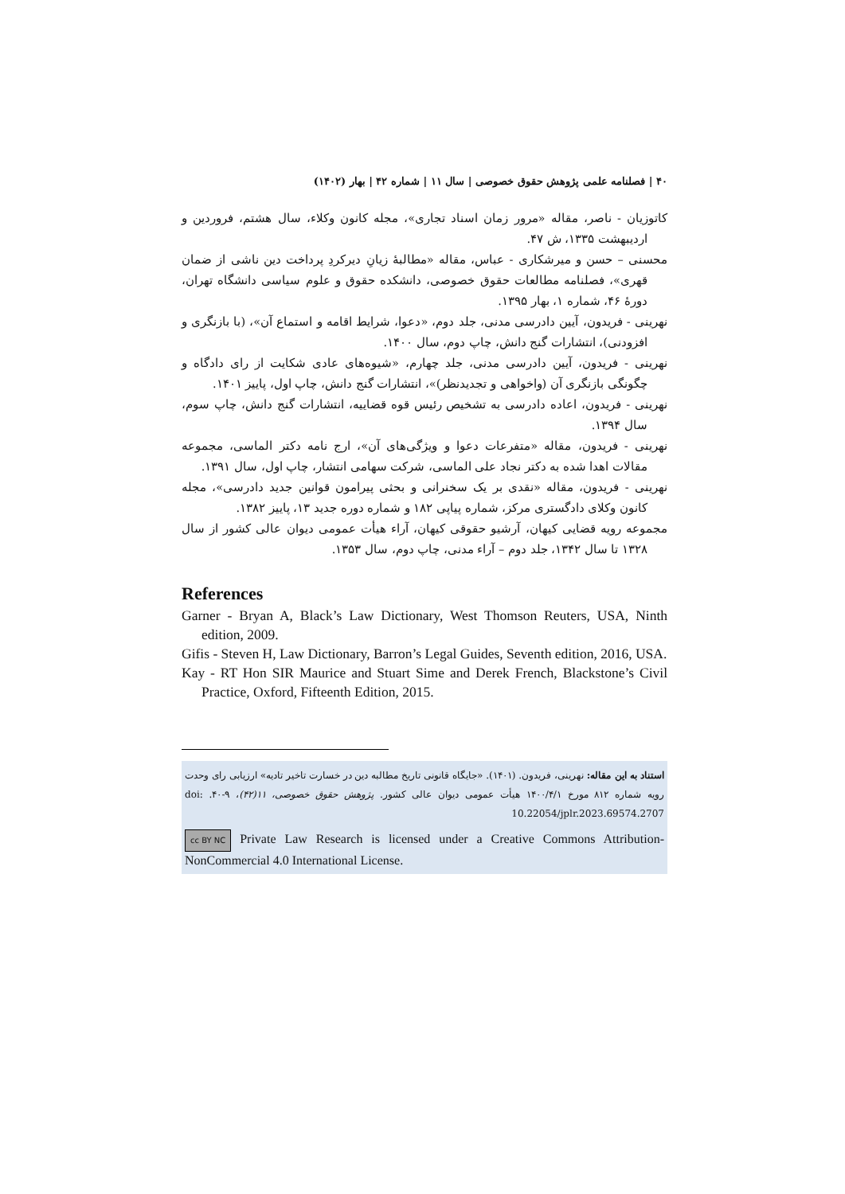۴۰ | فصلنامه علمی پژوهش حقوق خصوصی | سال ۱۱ | شماره ۴۲ | بهار (۱۴۰۲)
کاتوزیان - ناصر، مقاله «مرور زمان اسناد تجاری»، مجله کانون وکلاء، سال هشتم، فروردین و اردیبهشت ۱۳۳۵، ش ۴۷.
محسنی – حسن و میرشکاری - عباس، مقاله «مطالبهٔ زیانِ دیرکردِ پرداخت دین ناشی از ضمان قهری»، فصلنامه مطالعات حقوق خصوصی، دانشکده حقوق و علوم سیاسی دانشگاه تهران، دورهٔ ۴۶، شماره ۱، بهار ۱۳۹۵.
نهرینی - فریدون، آیین دادرسی مدنی، جلد دوم، «دعوا، شرایط اقامه و استماع آن»، (با بازنگری و افزودنی)، انتشارات گنج دانش، چاپ دوم، سال ۱۴۰۰.
نهرینی - فریدون، آیین دادرسی مدنی، جلد چهارم، «شیوه‌های عادی شکایت از رای دادگاه و چگونگی بازنگری آن (واخواهی و تجدیدنظر)»، انتشارات گنج دانش، چاپ اول، پاییز ۱۴۰۱.
نهرینی - فریدون، اعاده دادرسی به تشخیص رئیس قوه قضاییه، انتشارات گنج دانش، چاپ سوم، سال ۱۳۹۴.
نهرینی - فریدون، مقاله «متفرعات دعوا و ویژگی‌های آن»، ارج نامه دکتر الماسی، مجموعه مقالات اهدا شده به دکتر نجاد علی الماسی، شرکت سهامی انتشار، چاپ اول، سال ۱۳۹۱.
نهرینی - فریدون، مقاله «نقدی بر یک سخنرانی و بحثی پیرامون قوانین جدید دادرسی»، مجله کانون وکلای دادگستری مرکز، شماره پیاپی ۱۸۲ و شماره دوره جدید ۱۳، پاییز ۱۳۸۲.
مجموعه رویه قضایی کیهان، آرشیو حقوقی کیهان، آراء هیأت عمومی دیوان عالی کشور از سال ۱۳۲۸ تا سال ۱۳۴۲، جلد دوم – آراء مدنی، چاپ دوم، سال ۱۳۵۳.
References
Garner - Bryan A, Black’s Law Dictionary, West Thomson Reuters, USA, Ninth edition, 2009.
Gifis - Steven H, Law Dictionary, Barron’s Legal Guides, Seventh edition, 2016, USA.
Kay - RT Hon SIR Maurice and Stuart Sime and Derek French, Blackstone’s Civil Practice, Oxford, Fifteenth Edition, 2015.
استناد به این مقاله: نهرینی، فریدون. (۱۴۰۱). «جایگاه قانونی تاریخ مطالبه دین در خسارت تاخیر تادیه» ارزیابی رای وحدت رویه شماره ۸۱۲ مورخ ۱۴۰۰/۴/۱ هیأت عمومی دیوان عالی کشور. پژوهش حقوق خصوصی، ۱۱(۴۲)، ۹-۴۰. doi: 10.22054/jplr.2023.69574.2707
cc BY NC Private Law Research is licensed under a Creative Commons Attribution-NonCommercial 4.0 International License.